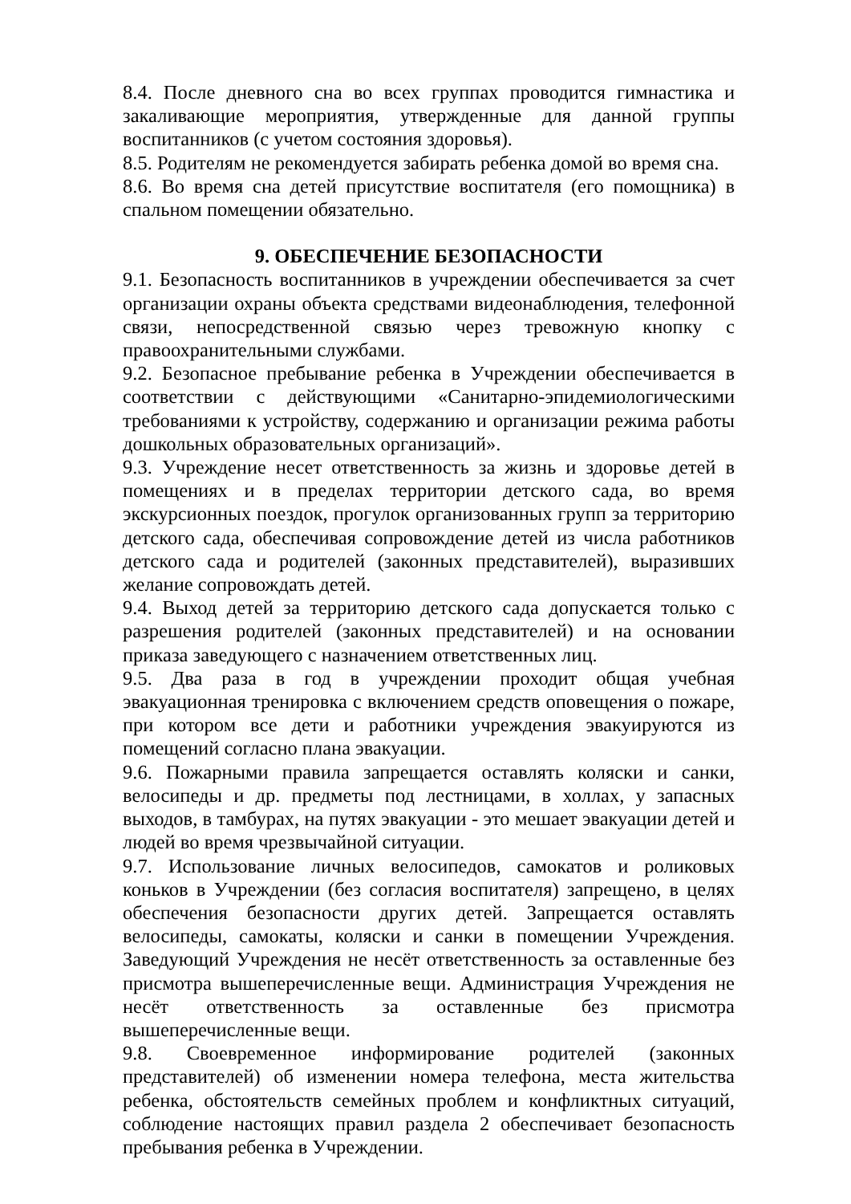8.4. После дневного сна во всех группах проводится гимнастика и закаливающие мероприятия, утвержденные для данной группы воспитанников (с учетом состояния здоровья).
8.5. Родителям не рекомендуется забирать ребенка домой во время сна.
8.6. Во время сна детей присутствие воспитателя (его помощника) в спальном помещении обязательно.
9. ОБЕСПЕЧЕНИЕ БЕЗОПАСНОСТИ
9.1. Безопасность воспитанников в учреждении обеспечивается за счет организации охраны объекта средствами видеонаблюдения, телефонной связи, непосредственной связью через тревожную кнопку с правоохранительными службами.
9.2. Безопасное пребывание ребенка в Учреждении обеспечивается в соответствии с действующими «Санитарно-эпидемиологическими требованиями к устройству, содержанию и организации режима работы дошкольных образовательных организаций».
9.3. Учреждение несет ответственность за жизнь и здоровье детей в помещениях и в пределах территории детского сада, во время экскурсионных поездок, прогулок организованных групп за территорию детского сада, обеспечивая сопровождение детей из числа работников детского сада и родителей (законных представителей), выразивших желание сопровождать детей.
9.4. Выход детей за территорию детского сада допускается только с разрешения родителей (законных представителей) и на основании приказа заведующего с назначением ответственных лиц.
9.5. Два раза в год в учреждении проходит общая учебная эвакуационная тренировка с включением средств оповещения о пожаре, при котором все дети и работники учреждения эвакуируются из помещений согласно плана эвакуации.
9.6. Пожарными правила запрещается оставлять коляски и санки, велосипеды и др. предметы под лестницами, в холлах, у запасных выходов, в тамбурах, на путях эвакуации - это мешает эвакуации детей и людей во время чрезвычайной ситуации.
9.7. Использование личных велосипедов, самокатов и роликовых коньков в Учреждении (без согласия воспитателя) запрещено, в целях обеспечения безопасности других детей. Запрещается оставлять велосипеды, самокаты, коляски и санки в помещении Учреждения. Заведующий Учреждения не несёт ответственность за оставленные без присмотра вышеперечисленные вещи. Администрация Учреждения не несёт ответственность за оставленные без присмотра вышеперечисленные вещи.
9.8. Своевременное информирование родителей (законных представителей) об изменении номера телефона, места жительства ребенка, обстоятельств семейных проблем и конфликтных ситуаций, соблюдение настоящих правил раздела 2 обеспечивает безопасность пребывания ребенка в Учреждении.